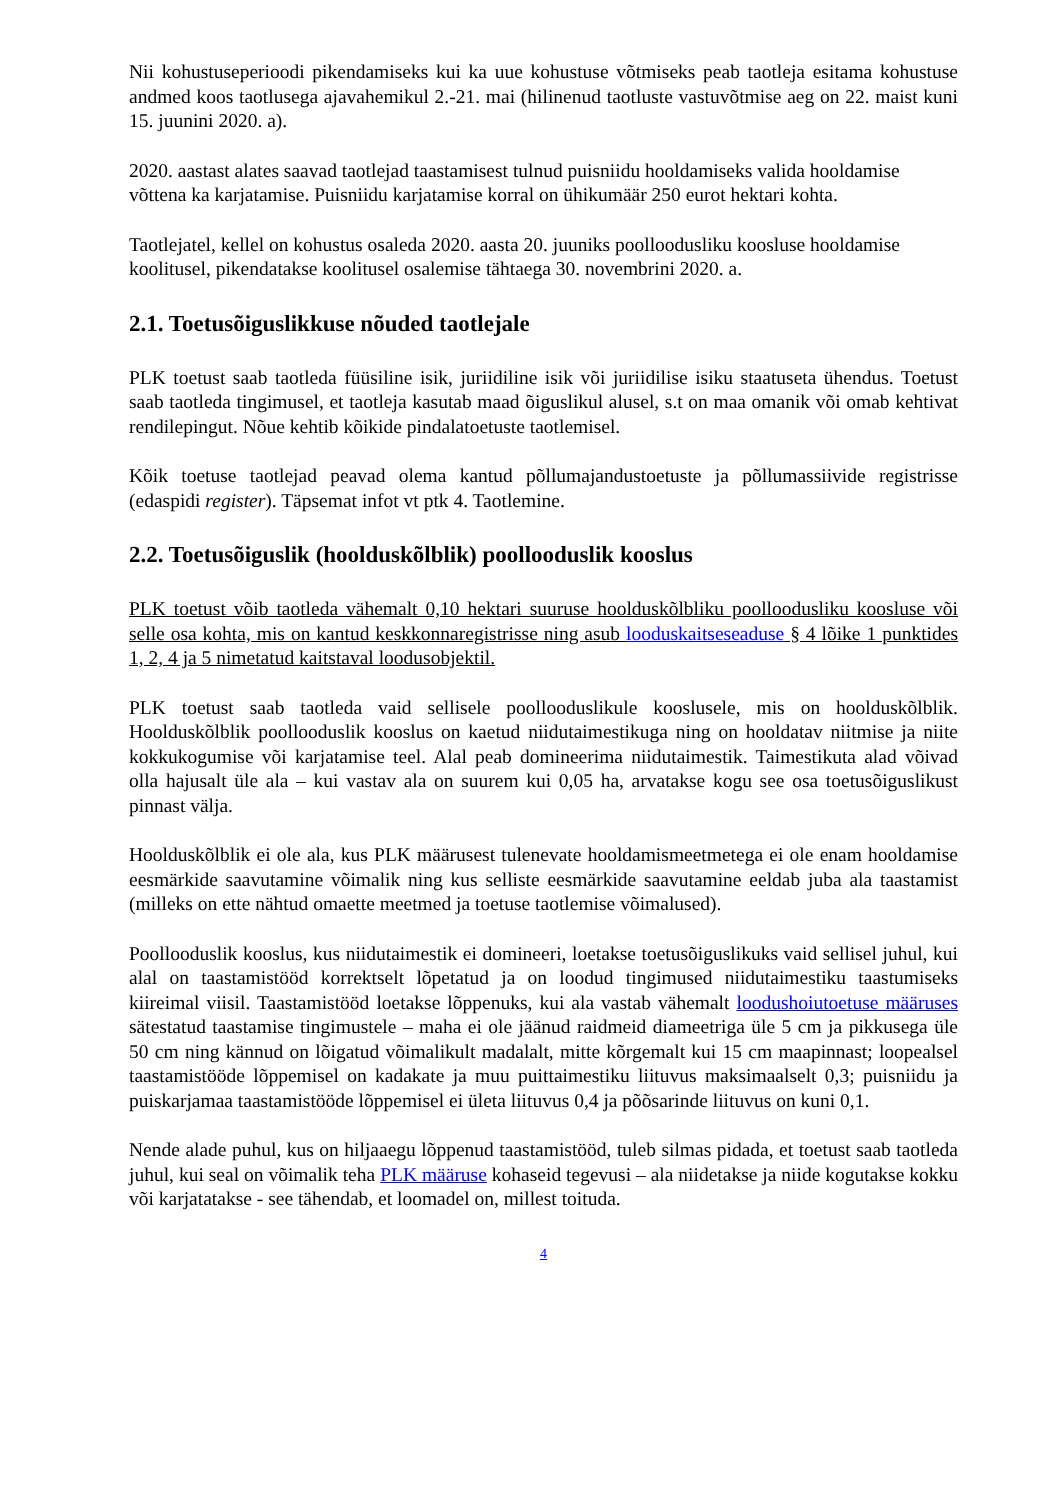Nii kohustuseperioodi pikendamiseks kui ka uue kohustuse võtmiseks peab taotleja esitama kohustuse andmed koos taotlusega ajavahemikul 2.-21. mai (hilinenud taotluste vastuvõtmise aeg on 22. maist kuni 15. juunini 2020. a).
2020. aastast alates saavad taotlejad taastamisest tulnud puisniidu hooldamiseks valida hooldamise võttena ka karjatamise. Puisniidu karjatamise korral on ühikumäär 250 eurot hektari kohta.
Taotlejatel, kellel on kohustus osaleda 2020. aasta 20. juuniks poolloodusliku koosluse hooldamise koolitusel, pikendatakse koolitusel osalemise tähtaega 30. novembrini 2020. a.
2.1. Toetusõiguslikkuse nõuded taotlejale
PLK toetust saab taotleda füüsiline isik, juriidiline isik või juriidilise isiku staatuseta ühendus. Toetust saab taotleda tingimusel, et taotleja kasutab maad õiguslikul alusel, s.t on maa omanik või omab kehtivat rendilepingut. Nõue kehtib kõikide pindalatoetuste taotlemisel.
Kõik toetuse taotlejad peavad olema kantud põllumajandustoetuste ja põllumassiivide registrisse (edaspidi register). Täpsemat infot vt ptk 4. Taotlemine.
2.2. Toetusõiguslik (hoolduskõlblik) poollooduslik kooslus
PLK toetust võib taotleda vähemalt 0,10 hektari suuruse hoolduskõlbliku poolloodusliku koosluse või selle osa kohta, mis on kantud keskkonnaregistrisse ning asub looduskaitseseaduse § 4 lõike 1 punktides 1, 2, 4 ja 5 nimetatud kaitstaval loodusobjektil.
PLK toetust saab taotleda vaid sellisele poollooduslikule kooslusele, mis on hoolduskõlblik. Hoolduskõlblik poollooduslik kooslus on kaetud niidutaimestikuga ning on hooldatav niitmise ja niite kokkukogumise või karjatamise teel. Alal peab domineerima niidutaimestik. Taimestikuta alad võivad olla hajusalt üle ala – kui vastav ala on suurem kui 0,05 ha, arvatakse kogu see osa toetusõiguslikust pinnast välja.
Hoolduskõlblik ei ole ala, kus PLK määrusest tulenevate hooldamismeetmetega ei ole enam hooldamise eesmärkide saavutamine võimalik ning kus selliste eesmärkide saavutamine eeldab juba ala taastamist (milleks on ette nähtud omaette meetmed ja toetuse taotlemise võimalused).
Poollooduslik kooslus, kus niidutaimestik ei domineeri, loetakse toetusõiguslikuks vaid sellisel juhul, kui alal on taastamistööd korrektselt lõpetatud ja on loodud tingimused niidutaimestiku taastumiseks kiireimal viisil. Taastamistööd loetakse lõppenuks, kui ala vastab vähemalt loodushoiutoetuse määruses sätestatud taastamise tingimustele – maha ei ole jäänud raidmeid diameetriga üle 5 cm ja pikkusega üle 50 cm ning kännud on lõigatud võimalikult madalalt, mitte kõrgemalt kui 15 cm maapinnast; loopealsel taastamistööde lõppemisel on kadakate ja muu puittaimestiku liituvus maksimaalselt 0,3; puisniidu ja puiskarjamaa taastamistööde lõppemisel ei ületa liituvus 0,4 ja põõsarinde liituvus on kuni 0,1.
Nende alade puhul, kus on hiljaaegu lõppenud taastamistööd, tuleb silmas pidada, et toetust saab taotleda juhul, kui seal on võimalik teha PLK määruse kohaseid tegevusi – ala niidetakse ja niide kogutakse kokku või karjatatakse - see tähendab, et loomadel on, millest toituda.
4